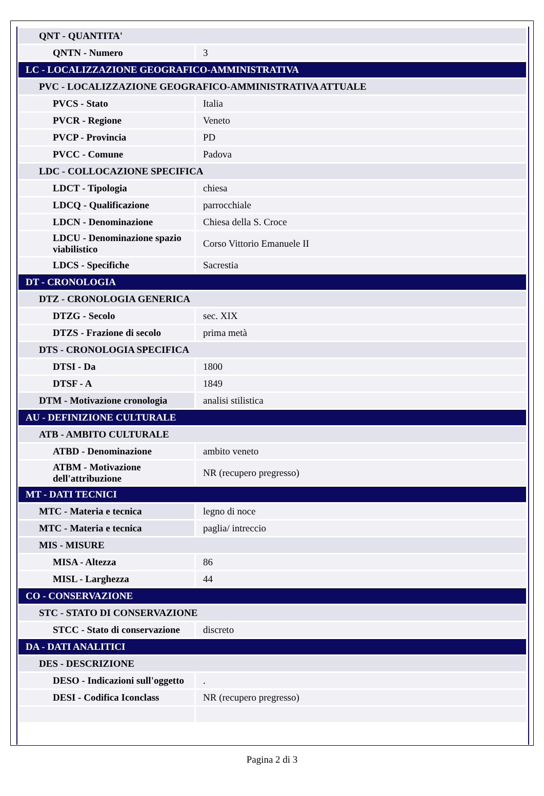| QNT - QUANTITA' | |
| QNTN - Numero | 3 |
| LC - LOCALIZZAZIONE GEOGRAFICO-AMMINISTRATIVA | |
| PVC - LOCALIZZAZIONE GEOGRAFICO-AMMINISTRATIVA ATTUALE | |
| PVCS - Stato | Italia |
| PVCR - Regione | Veneto |
| PVCP - Provincia | PD |
| PVCC - Comune | Padova |
| LDC - COLLOCAZIONE SPECIFICA | |
| LDCT - Tipologia | chiesa |
| LDCQ - Qualificazione | parrocchiale |
| LDCN - Denominazione | Chiesa della S. Croce |
| LDCU - Denominazione spazio viabilistico | Corso Vittorio Emanuele II |
| LDCS - Specifiche | Sacrestia |
| DT - CRONOLOGIA | |
| DTZ - CRONOLOGIA GENERICA | |
| DTZG - Secolo | sec. XIX |
| DTZS - Frazione di secolo | prima metà |
| DTS - CRONOLOGIA SPECIFICA | |
| DTSI - Da | 1800 |
| DTSF - A | 1849 |
| DTM - Motivazione cronologia | analisi stilistica |
| AU - DEFINIZIONE CULTURALE | |
| ATB - AMBITO CULTURALE | |
| ATBD - Denominazione | ambito veneto |
| ATBM - Motivazione dell'attribuzione | NR (recupero pregresso) |
| MT - DATI TECNICI | |
| MTC - Materia e tecnica | legno di noce |
| MTC - Materia e tecnica | paglia/ intreccio |
| MIS - MISURE | |
| MISA - Altezza | 86 |
| MISL - Larghezza | 44 |
| CO - CONSERVAZIONE | |
| STC - STATO DI CONSERVAZIONE | |
| STCC - Stato di conservazione | discreto |
| DA - DATI ANALITICI | |
| DES - DESCRIZIONE | |
| DESO - Indicazioni sull'oggetto | . |
| DESI - Codifica Iconclass | NR (recupero pregresso) |
Pagina 2 di 3